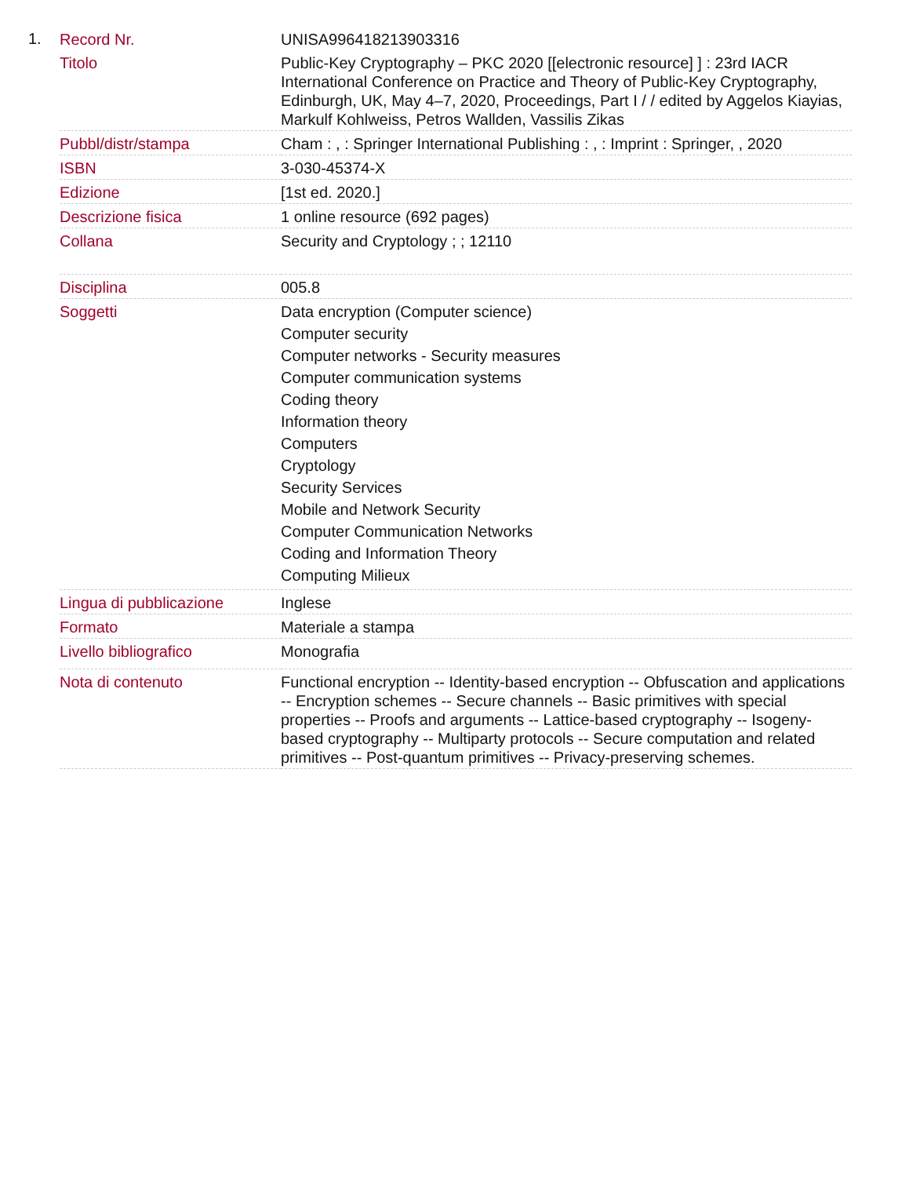1.
| Record Nr. | UNISA996418213903316 |
| Titolo | Public-Key Cryptography – PKC 2020 [[electronic resource] ] : 23rd IACR International Conference on Practice and Theory of Public-Key Cryptography, Edinburgh, UK, May 4–7, 2020, Proceedings, Part I / / edited by Aggelos Kiayias, Markulf Kohlweiss, Petros Wallden, Vassilis Zikas |
| Pubbl/distr/stampa | Cham : , : Springer International Publishing : , : Imprint : Springer, , 2020 |
| ISBN | 3-030-45374-X |
| Edizione | [1st ed. 2020.] |
| Descrizione fisica | 1 online resource (692 pages) |
| Collana | Security and Cryptology ; ; 12110 |
| Disciplina | 005.8 |
| Soggetti | Data encryption (Computer science) Computer security Computer networks - Security measures Computer communication systems Coding theory Information theory Computers Cryptology Security Services Mobile and Network Security Computer Communication Networks Coding and Information Theory Computing Milieux |
| Lingua di pubblicazione | Inglese |
| Formato | Materiale a stampa |
| Livello bibliografico | Monografia |
| Nota di contenuto | Functional encryption -- Identity-based encryption -- Obfuscation and applications -- Encryption schemes -- Secure channels -- Basic primitives with special properties -- Proofs and arguments -- Lattice-based cryptography -- Isogeny-based cryptography -- Multiparty protocols -- Secure computation and related primitives -- Post-quantum primitives -- Privacy-preserving schemes. |